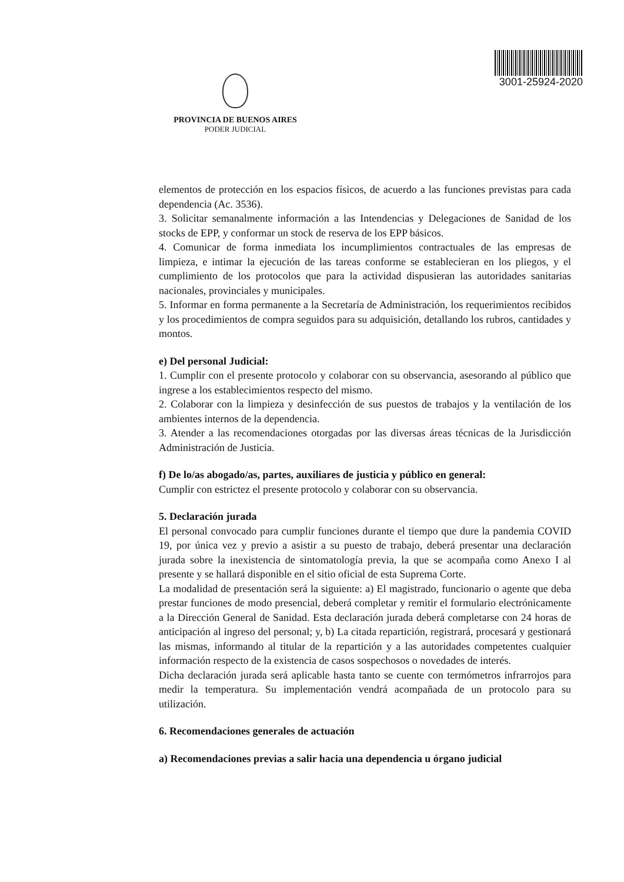PROVINCIA DE BUENOS AIRES
PODER JUDICIAL
3001-25924-2020
elementos de protección en los espacios físicos, de acuerdo a las funciones previstas para cada dependencia (Ac. 3536).
3. Solicitar semanalmente información a las Intendencias y Delegaciones de Sanidad de los stocks de EPP, y conformar un stock de reserva de los EPP básicos.
4. Comunicar de forma inmediata los incumplimientos contractuales de las empresas de limpieza, e intimar la ejecución de las tareas conforme se establecieran en los pliegos, y el cumplimiento de los protocolos que para la actividad dispusieran las autoridades sanitarias nacionales, provinciales y municipales.
5. Informar en forma permanente a la Secretaría de Administración, los requerimientos recibidos y los procedimientos de compra seguidos para su adquisición, detallando los rubros, cantidades y montos.
e) Del personal Judicial:
1. Cumplir con el presente protocolo y colaborar con su observancia, asesorando al público que ingrese a los establecimientos respecto del mismo.
2. Colaborar con la limpieza y desinfección de sus puestos de trabajos y la ventilación de los ambientes internos de la dependencia.
3. Atender a las recomendaciones otorgadas por las diversas áreas técnicas de la Jurisdicción Administración de Justicia.
f) De lo/as abogado/as, partes, auxiliares de justicia y público en general:
Cumplir con estrictez el presente protocolo y colaborar con su observancia.
5. Declaración jurada
El personal convocado para cumplir funciones durante el tiempo que dure la pandemia COVID 19, por única vez y previo a asistir a su puesto de trabajo, deberá presentar una declaración jurada sobre la inexistencia de sintomatología previa, la que se acompaña como Anexo I al presente y se hallará disponible en el sitio oficial de esta Suprema Corte.
La modalidad de presentación será la siguiente: a) El magistrado, funcionario o agente que deba prestar funciones de modo presencial, deberá completar y remitir el formulario electrónicamente a la Dirección General de Sanidad. Esta declaración jurada deberá completarse con 24 horas de anticipación al ingreso del personal; y, b) La citada repartición, registrará, procesará y gestionará las mismas, informando al titular de la repartición y a las autoridades competentes cualquier información respecto de la existencia de casos sospechosos o novedades de interés.
Dicha declaración jurada será aplicable hasta tanto se cuente con termómetros infrarrojos para medir la temperatura. Su implementación vendrá acompañada de un protocolo para su utilización.
6. Recomendaciones generales de actuación
a) Recomendaciones previas a salir hacia una dependencia u órgano judicial